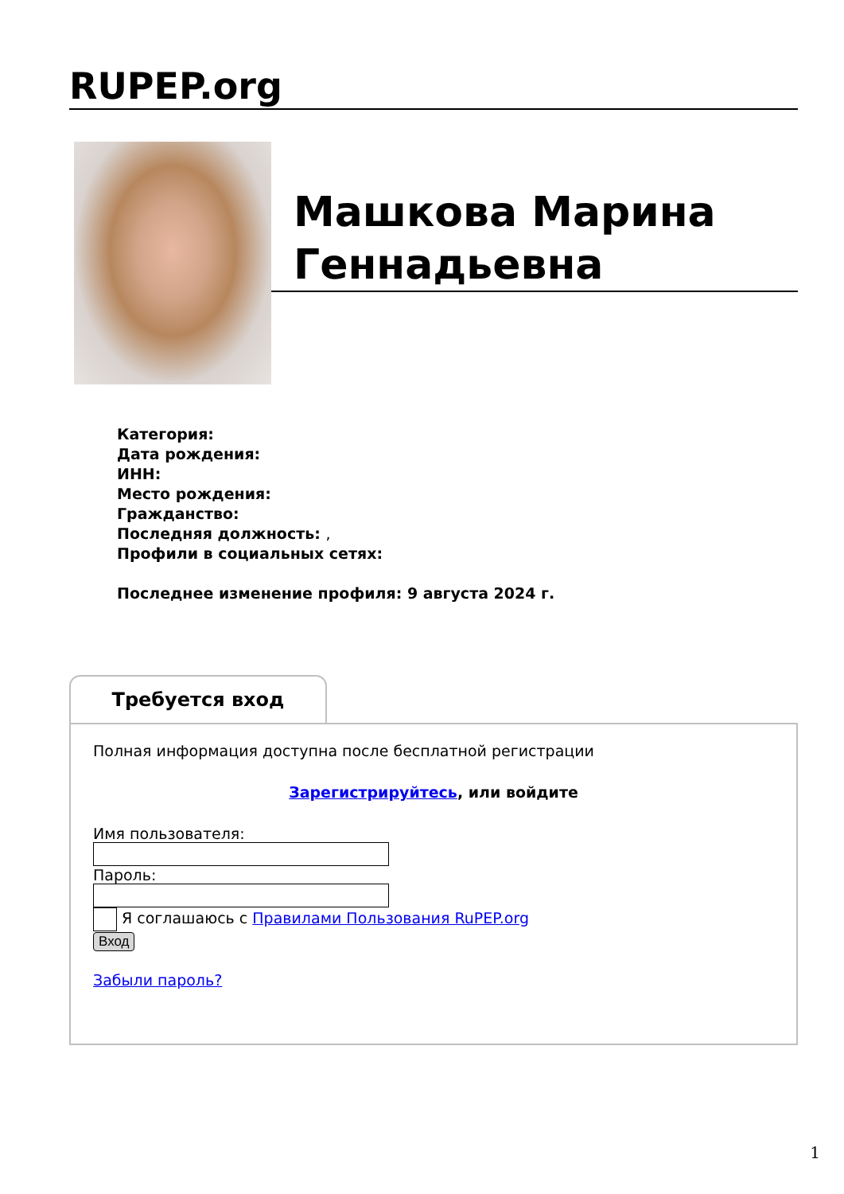RUPEP.org
Машкова Марина Геннадьевна
Категория:
Дата рождения:
ИНН:
Место рождения:
Гражданство:
Последняя должность: ,
Профили в социальных сетях:
Последнее изменение профиля: 9 августа 2024 г.
Требуется вход
Полная информация доступна после бесплатной регистрации
Зарегистрируйтесь, или войдите
Имя пользователя:
Пароль:
Я соглашаюсь с Правилами Пользования RuPEP.org
Вход
Забыли пароль?
1